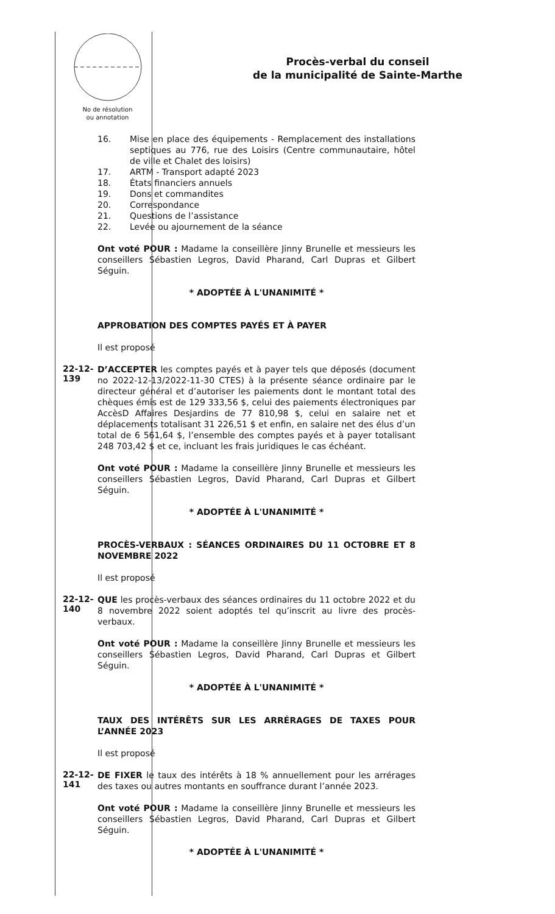No de résolution
ou annotation
Procès-verbal du conseil
de la municipalité de Sainte-Marthe
16. Mise en place des équipements - Remplacement des installations septiques au 776, rue des Loisirs (Centre communautaire, hôtel de ville et Chalet des loisirs)
17. ARTM - Transport adapté 2023
18. États financiers annuels
19. Dons et commandites
20. Correspondance
21. Questions de l’assistance
22. Levée ou ajournement de la séance
Ont voté POUR : Madame la conseillère Jinny Brunelle et messieurs les conseillers Sébastien Legros, David Pharand, Carl Dupras et Gilbert Séguin.
* ADOPTÉE À L'UNANIMITÉ *
APPROBATION DES COMPTES PAYÉS ET À PAYER
Il est proposé
22-12-139
D’ACCEPTER les comptes payés et à payer tels que déposés (document no 2022-12-13/2022-11-30 CTES) à la présente séance ordinaire par le directeur général et d’autoriser les paiements dont le montant total des chèques émis est de 129 333,56 $, celui des paiements électroniques par AccèsD Affaires Desjardins de 77 810,98 $, celui en salaire net et déplacements totalisant 31 226,51 $ et enfin, en salaire net des élus d’un total de 6 561,64 $, l’ensemble des comptes payés et à payer totalisant 248 703,42 $ et ce, incluant les frais juridiques le cas échéant.
Ont voté POUR : Madame la conseillère Jinny Brunelle et messieurs les conseillers Sébastien Legros, David Pharand, Carl Dupras et Gilbert Séguin.
* ADOPTÉE À L'UNANIMITÉ *
PROCÈS-VERBAUX : SÉANCES ORDINAIRES DU 11 OCTOBRE ET 8 NOVEMBRE 2022
Il est proposé
22-12-140
QUE les procès-verbaux des séances ordinaires du 11 octobre 2022 et du 8 novembre 2022 soient adoptés tel qu’inscrit au livre des procès-verbaux.
Ont voté POUR : Madame la conseillère Jinny Brunelle et messieurs les conseillers Sébastien Legros, David Pharand, Carl Dupras et Gilbert Séguin.
* ADOPTÉE À L'UNANIMITÉ *
TAUX DES INTÉRÊTS SUR LES ARRÉRAGES DE TAXES POUR L’ANNÉE 2023
Il est proposé
22-12-141
DE FIXER le taux des intérêts à 18 % annuellement pour les arrérages des taxes ou autres montants en souffrance durant l’année 2023.
Ont voté POUR : Madame la conseillère Jinny Brunelle et messieurs les conseillers Sébastien Legros, David Pharand, Carl Dupras et Gilbert Séguin.
* ADOPTÉE À L'UNANIMITÉ *